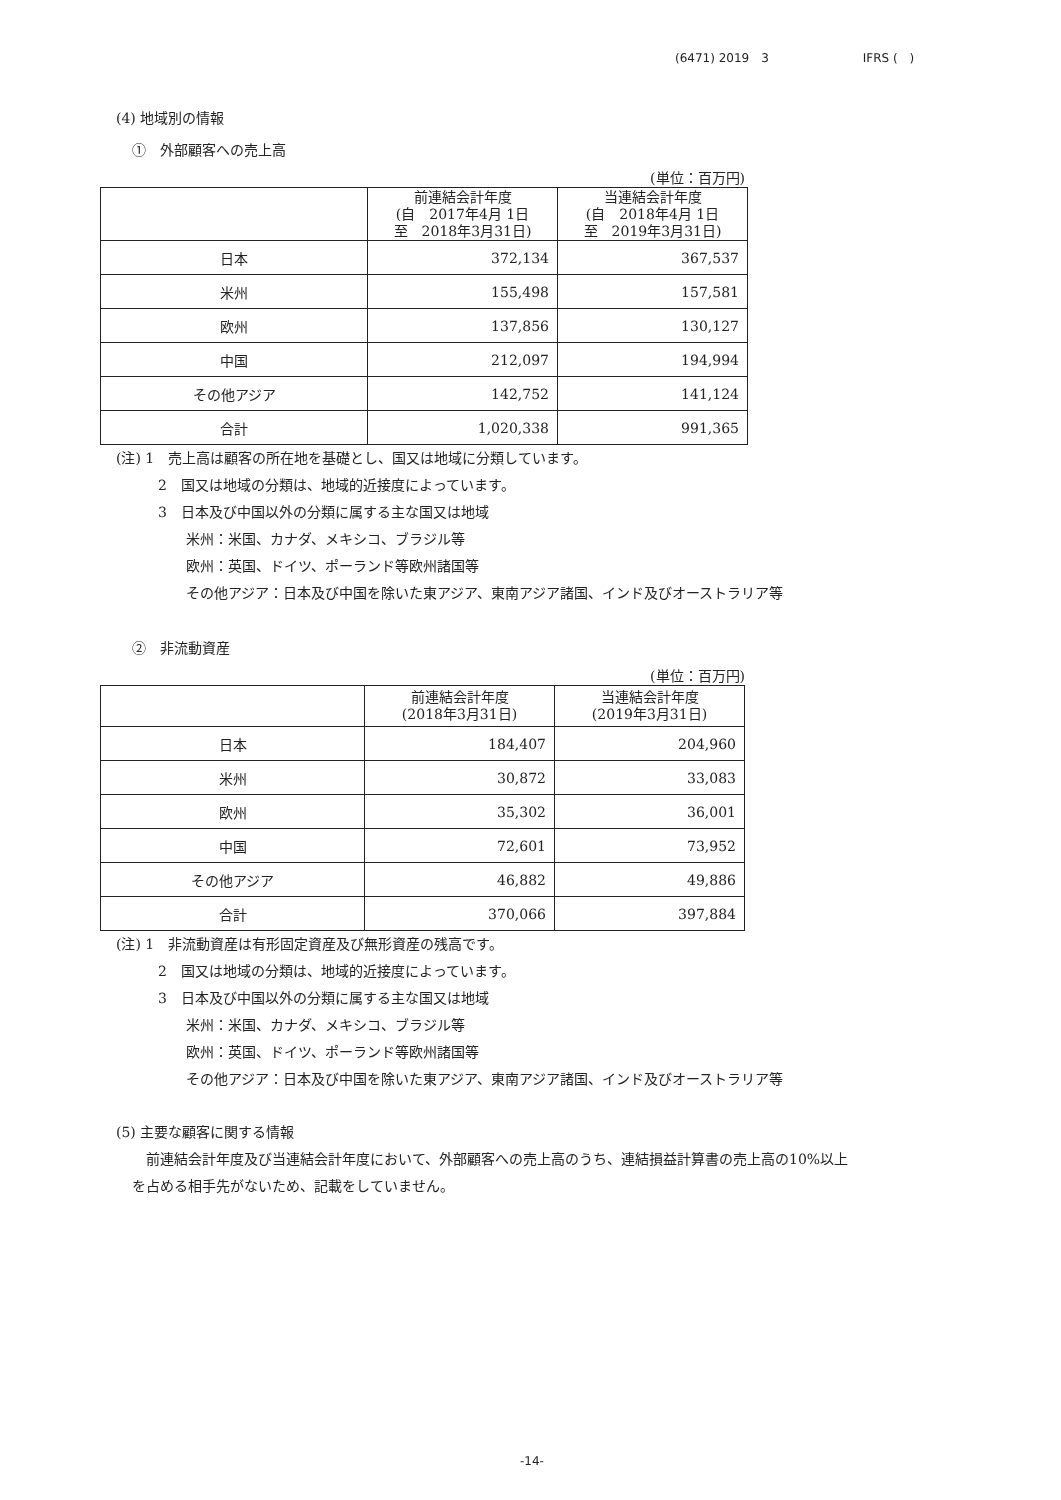(6471) 2019　3 IFRS (　)
(4) 地域別の情報
①　外部顧客への売上高
(単位：百万円)
| | 前連結会計年度 (自 2017年4月 1日 至 2018年3月31日) | 当連結会計年度 (自 2018年4月 1日 至 2019年3月31日) |
| --- | --- | --- |
| 日本 | 372,134 | 367,537 |
| 米州 | 155,498 | 157,581 |
| 欧州 | 137,856 | 130,127 |
| 中国 | 212,097 | 194,994 |
| その他アジア | 142,752 | 141,124 |
| 合計 | 1,020,338 | 991,365 |
(注) 1　売上高は顧客の所在地を基礎とし、国又は地域に分類しています。
2　国又は地域の分類は、地域的近接度によっています。
3　日本及び中国以外の分類に属する主な国又は地域
米州：米国、カナダ、メキシコ、ブラジル等
欧州：英国、ドイツ、ポーランド等欧州諸国等
その他アジア：日本及び中国を除いた東アジア、東南アジア諸国、インド及びオーストラリア等
②　非流動資産
(単位：百万円)
| | 前連結会計年度 (2018年3月31日) | 当連結会計年度 (2019年3月31日) |
| --- | --- | --- |
| 日本 | 184,407 | 204,960 |
| 米州 | 30,872 | 33,083 |
| 欧州 | 35,302 | 36,001 |
| 中国 | 72,601 | 73,952 |
| その他アジア | 46,882 | 49,886 |
| 合計 | 370,066 | 397,884 |
(注) 1　非流動資産は有形固定資産及び無形資産の残高です。
2　国又は地域の分類は、地域的近接度によっています。
3　日本及び中国以外の分類に属する主な国又は地域
米州：米国、カナダ、メキシコ、ブラジル等
欧州：英国、ドイツ、ポーランド等欧州諸国等
その他アジア：日本及び中国を除いた東アジア、東南アジア諸国、インド及びオーストラリア等
(5) 主要な顧客に関する情報
前連結会計年度及び当連結会計年度において、外部顧客への売上高のうち、連結損益計算書の売上高の10%以上
を占める相手先がないため、記載をしていません。
-14-